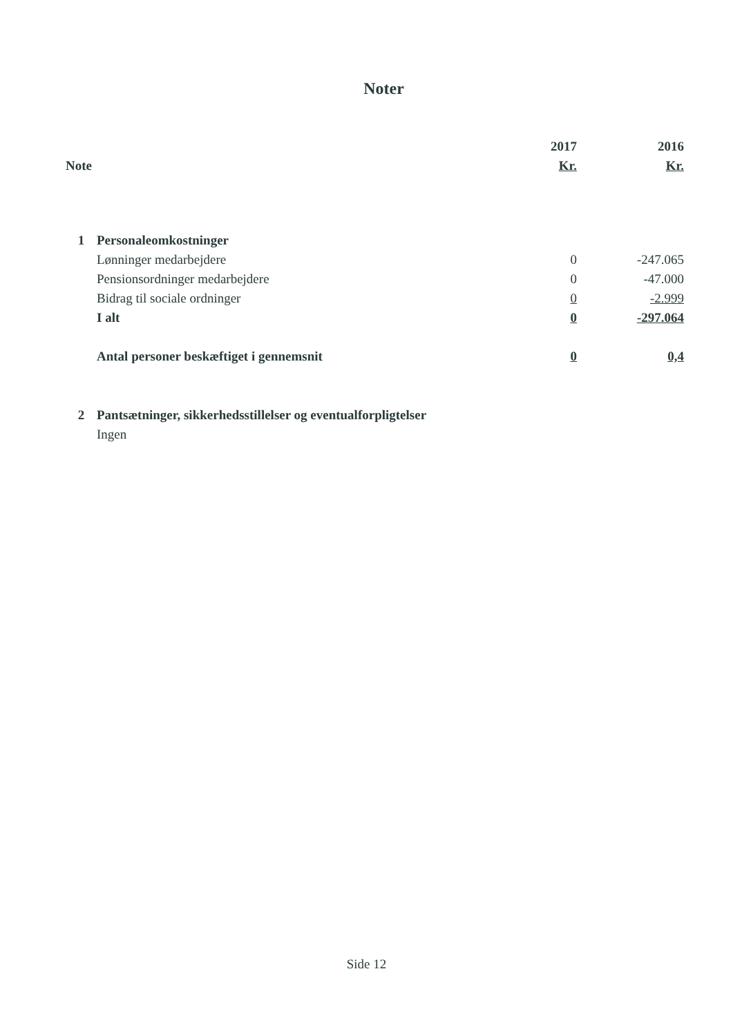Noter
| | | 2017 | 2016 |
| --- | --- | --- | --- |
| Note | | Kr. | Kr. |
| 1 | Personaleomkostninger | | |
| | Lønninger medarbejdere | 0 | -247.065 |
| | Pensionsordninger medarbejdere | 0 | -47.000 |
| | Bidrag til sociale ordninger | 0 | -2.999 |
| | I alt | 0 | -297.064 |
| | Antal personer beskæftiget i gennemsnit | 0 | 0,4 |
| 2 | Pantsætninger, sikkerhedsstillelser og eventualforpligtelser | | |
| | Ingen | | |
Side 12